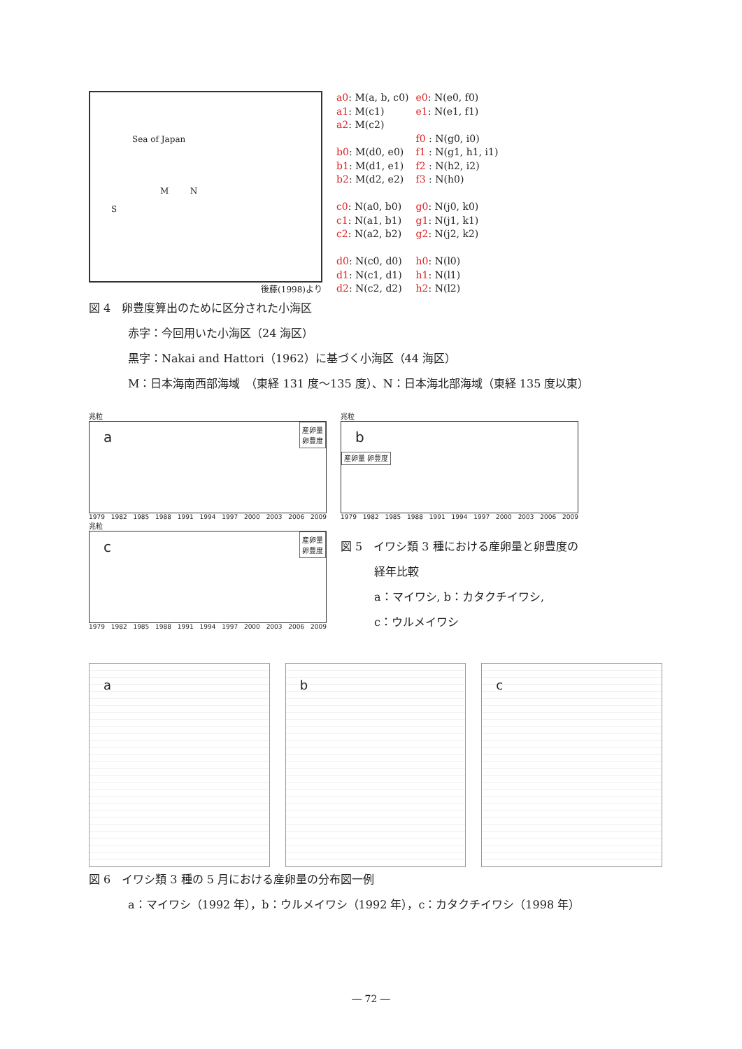Sea of Japan
M N
S
後藤(1998)より
a0: M(a, b, c0)
a1: M(c1)
a2: M(c2)
b0: M(d0, e0)
b1: M(d1, e1)
b2: M(d2, e2)
c0: N(a0, b0)
c1: N(a1, b1)
c2: N(a2, b2)
d0: N(c0, d0)
d1: N(c1, d1)
d2: N(c2, d2)
e0: N(e0, f0)
e1: N(e1, f1)
f0 : N(g0, i0)
f1 : N(g1, h1, i1)
f2 : N(h2, i2)
f3 : N(h0)
g0: N(j0, k0)
g1: N(j1, k1)
g2: N(j2, k2)
h0: N(l0)
h1: N(l1)
h2: N(l2)
図 4　卵豊度算出のために区分された小海区
赤字：今回用いた小海区（24 海区）
黒字：Nakai and Hattori（1962）に基づく小海区（44 海区）
M：日本海南西部海域　（東経 131 度〜135 度）、N：日本海北部海域（東経 135 度以東）
兆粒
a産卵量
卵豊度
1979 1982 1985 1988 1991 1994 1997 2000 2003 2006 2009
兆粒
c産卵量
卵豊度
1979 1982 1985 1988 1991 1994 1997 2000 2003 2006 2009
兆粒
b
産卵量 卵豊度
1979 1982 1985 1988 1991 1994 1997 2000 2003 2006 2009
図 5　イワシ類 3 種における産卵量と卵豊度の
　　　経年比較
　　　a：マイワシ, b：カタクチイワシ,
　　　c：ウルメイワシ
a b c
図 6　イワシ類 3 種の 5 月における産卵量の分布図一例
a：マイワシ（1992 年），b：ウルメイワシ（1992 年），c：カタクチイワシ（1998 年）
― 72 ―